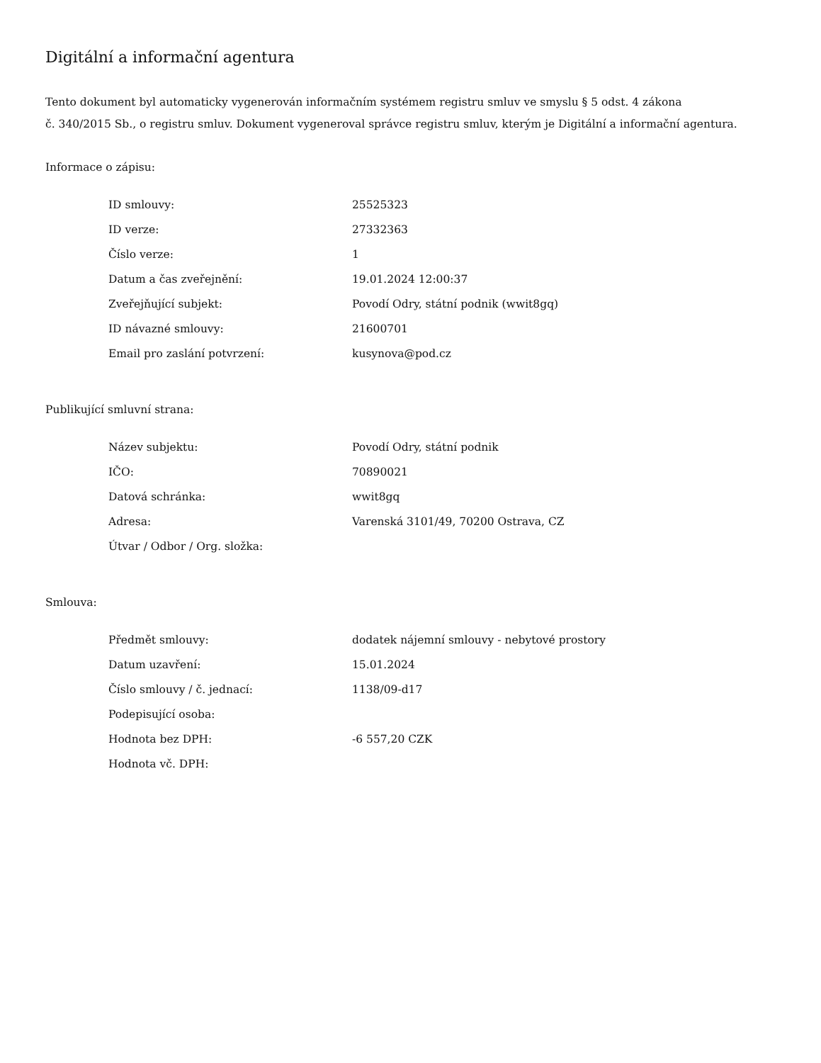Digitální a informační agentura
Tento dokument byl automaticky vygenerován informačním systémem registru smluv ve smyslu § 5 odst. 4 zákona
č. 340/2015 Sb., o registru smluv. Dokument vygeneroval správce registru smluv, kterým je Digitální a informační agentura.
Informace o zápisu:
| ID smlouvy: | 25525323 |
| ID verze: | 27332363 |
| Číslo verze: | 1 |
| Datum a čas zveřejnění: | 19.01.2024 12:00:37 |
| Zveřejňující subjekt: | Povodí Odry, státní podnik (wwit8gq) |
| ID návazné smlouvy: | 21600701 |
| Email pro zaslání potvrzení: | kusynova@pod.cz |
Publikující smluvní strana:
| Název subjektu: | Povodí Odry, státní podnik |
| IČO: | 70890021 |
| Datová schránka: | wwit8gq |
| Adresa: | Varenská 3101/49, 70200 Ostrava, CZ |
| Útvar / Odbor / Org. složka: | |
Smlouva:
| Předmět smlouvy: | dodatek nájemní smlouvy - nebytové prostory |
| Datum uzavření: | 15.01.2024 |
| Číslo smlouvy / č. jednací: | 1138/09-d17 |
| Podepisující osoba: | |
| Hodnota bez DPH: | -6 557,20 CZK |
| Hodnota vč. DPH: | |